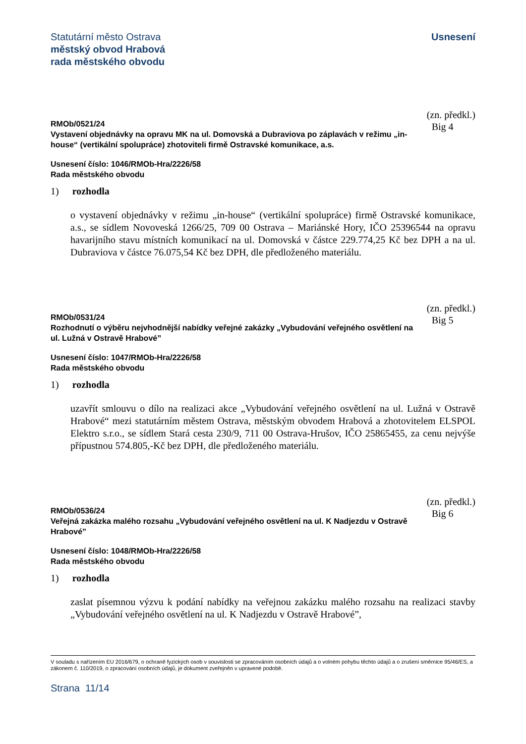Statutární město Ostrava
městský obvod Hrabová
rada městského obvodu
Usnesení
RMOb/0521/24
Vystavení objednávky na opravu MK na ul. Domovská a Dubraviova po záplavách v režimu „in-house“ (vertikální spolupráce) zhotoviteli firmě Ostravské komunikace, a.s.
(zn. předkl.)
Big 4
Usnesení číslo: 1046/RMOb-Hra/2226/58
Rada městského obvodu
1) rozhodla
o vystavení objednávky v režimu „in-house“ (vertikální spolupráce) firmě Ostravské komunikace, a.s., se sídlem Novoveská 1266/25, 709 00 Ostrava – Mariánské Hory, IČO 25396544 na opravu havarijního stavu místních komunikací na ul. Domovská v částce 229.774,25 Kč bez DPH a na ul. Dubraviova v částce 76.075,54 Kč bez DPH, dle předloženého materiálu.
RMOb/0531/24
Rozhodnutí o výběru nejvhodnější nabídky veřejné zakázky „Vybudování veřejného osvětlení na ul. Lužná v Ostravě Hrabové”
(zn. předkl.)
Big 5
Usnesení číslo: 1047/RMOb-Hra/2226/58
Rada městského obvodu
1) rozhodla
uzavřít smlouvu o dílo na realizaci akce „Vybudování veřejného osvětlení na ul. Lužná v Ostravě Hrabové“ mezi statutárním městem Ostrava, městským obvodem Hrabová a zhotovitelem ELSPOL Elektro s.r.o., se sídlem Stará cesta 230/9, 711 00 Ostrava-Hrušov, IČO 25865455, za cenu nejvýše přípustnou 574.805,-Kč bez DPH, dle předloženého materiálu.
RMOb/0536/24
Veřejná zakázka malého rozsahu „Vybudování veřejného osvětlení na ul. K Nadjezdu v Ostravě Hrabové”
(zn. předkl.)
Big 6
Usnesení číslo: 1048/RMOb-Hra/2226/58
Rada městského obvodu
1) rozhodla
zaslat písemnou výzvu k podání nabídky na veřejnou zakázku malého rozsahu na realizaci stavby „Vybudování veřejného osvětlení na ul. K Nadjezdu v Ostravě Hrabové”,
V souladu s nařízením EU 2016/679, o ochraně fyzických osob v souvislosti se zpracováním osobních údajů a o volném pohybu těchto údajů a o zrušení směrnice 95/46/ES, a zákonem č. 110/2019, o zpracování osobních údajů, je dokument zveřejněn v upravené podobě.
Strana 11/14